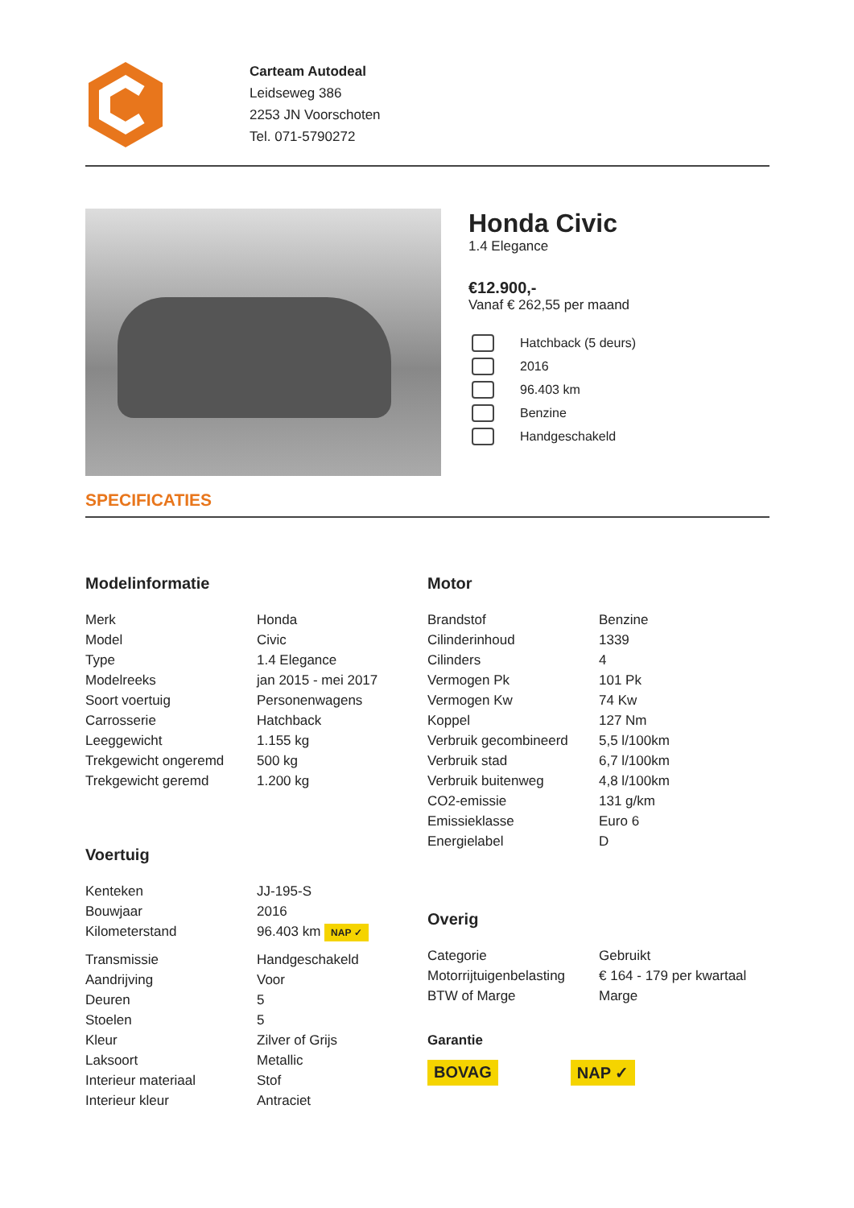Carteam Autodeal
Leidseweg 386
2253 JN Voorschoten
Tel. 071-5790272
Honda Civic
1.4 Elegance
€12.900,-
Vanaf € 262,55 per maand
Hatchback (5 deurs)
2016
96.403 km
Benzine
Handgeschakeld
SPECIFICATIES
Modelinformatie
| Merk | Honda |
| Model | Civic |
| Type | 1.4 Elegance |
| Modelreeks | jan 2015 - mei 2017 |
| Soort voertuig | Personenwagens |
| Carrosserie | Hatchback |
| Leeggewicht | 1.155 kg |
| Trekgewicht ongeremd | 500 kg |
| Trekgewicht geremd | 1.200 kg |
Voertuig
| Kenteken | JJ-195-S |
| Bouwjaar | 2016 |
| Kilometerstand | 96.403 km NAP ✓ |
| Transmissie | Handgeschakeld |
| Aandrijving | Voor |
| Deuren | 5 |
| Stoelen | 5 |
| Kleur | Zilver of Grijs |
| Laksoort | Metallic |
| Interieur materiaal | Stof |
| Interieur kleur | Antraciet |
Motor
| Brandstof | Benzine |
| Cilinderinhoud | 1339 |
| Cilinders | 4 |
| Vermogen Pk | 101 Pk |
| Vermogen Kw | 74 Kw |
| Koppel | 127 Nm |
| Verbruik gecombineerd | 5,5 l/100km |
| Verbruik stad | 6,7 l/100km |
| Verbruik buitenweg | 4,8 l/100km |
| CO2-emissie | 131 g/km |
| Emissieklasse | Euro 6 |
| Energielabel | D |
Overig
| Categorie | Gebruikt |
| Motorrijtuigenbelasting | € 164 - 179 per kwartaal |
| BTW of Marge | Marge |
Garantie
BOVAG NAP ✓